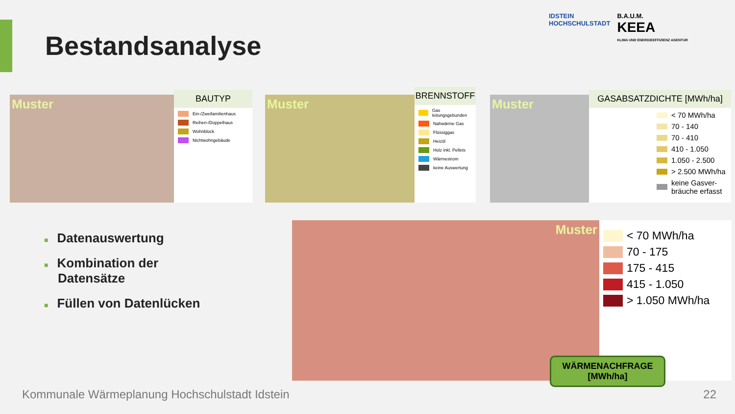Bestandsanalyse
IDSTEIN
HOCHSCHULSTADT
B.A.U.M.
KEEA
KLIMA UND ENERGIEEFFIZIENZ AGENTUR
Muster
BAUTYP
Ein-/Zweifamilienhaus
Reihen-/Doppelhaus
Wohnblock
Nichtwohngebäude
Muster
BRENNSTOFF
Gas leitungsgebunden
Nahwärme Gas
Flüssiggas
Heizöl
Holz inkl. Pellets
Wärmestrom
keine Auswertung
Muster
GASABSATZDICHTE [MWh/ha]
< 70 MWh/ha
70 - 140
70 - 410
410 - 1.050
1.050 - 2.500
> 2.500 MWh/ha
keine Gasver-
bräuche erfasst
■ Datenauswertung
■ Kombination der
Datensätze
■ Füllen von Datenlücken
Muster
< 70 MWh/ha
70 - 175
175 - 415
415 - 1.050
> 1.050 MWh/ha
WÄRMENACHFRAGE
[MWh/ha]
Kommunale Wärmeplanung Hochschulstadt Idstein
22